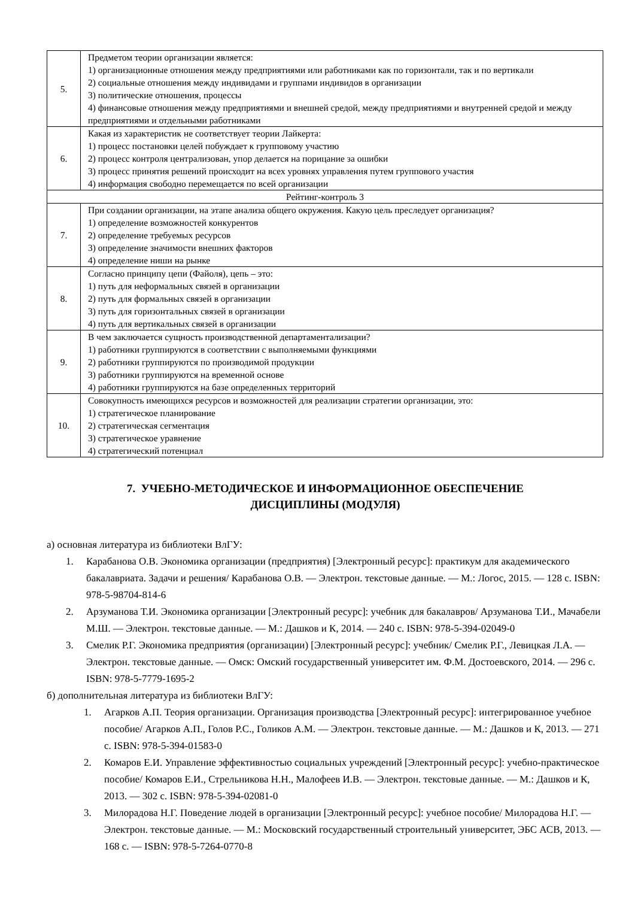| 5. | Предметом теории организации является: 1) организационные отношения между предприятиями или работниками как по горизонтали, так и по вертикали 2) социальные отношения между индивидами и группами индивидов в организации 3) политические отношения, процессы 4) финансовые отношения между предприятиями и внешней средой, между предприятиями и внутренней средой и между предприятиями и отдельными работниками |
| 6. | Какая из характеристик не соответствует теории Лайкерта: 1) процесс постановки целей побуждает к групповому участию 2) процесс контроля централизован, упор делается на порицание за ошибки 3) процесс принятия решений происходит на всех уровнях управления путем группового участия 4) информация свободно перемещается по всей организации |
| Рейтинг-контроль 3 | |
| 7. | При создании организации, на этапе анализа общего окружения. Какую цель преследует организация? 1) определение возможностей конкурентов 2) определение требуемых ресурсов 3) определение значимости внешних факторов 4) определение ниши на рынке |
| 8. | Согласно принципу цепи (Файоля), цепь – это: 1) путь для неформальных связей в организации 2) путь для формальных связей в организации 3) путь для горизонтальных связей в организации 4) путь для вертикальных связей в организации |
| 9. | В чем заключается сущность производственной департаментализации? 1) работники группируются в соответствии с выполняемыми функциями 2) работники группируются по производимой продукции 3) работники группируются на временной основе 4) работники группируются на базе определенных территорий |
| 10. | Совокупность имеющихся ресурсов и возможностей для реализации стратегии организации, это: 1) стратегическое планирование 2) стратегическая сегментация 3) стратегическое уравнение 4) стратегический потенциал |
7. УЧЕБНО-МЕТОДИЧЕСКОЕ И ИНФОРМАЦИОННОЕ ОБЕСПЕЧЕНИЕ
ДИСЦИПЛИНЫ (МОДУЛЯ)
а) основная литература из библиотеки ВлГУ:
1. Карабанова О.В. Экономика организации (предприятия) [Электронный ресурс]: практикум для академического бакалавриата. Задачи и решения/ Карабанова О.В. — Электрон. текстовые данные. — М.: Логос, 2015. — 128 c. ISBN: 978-5-98704-814-6
2. Арзуманова Т.И. Экономика организации [Электронный ресурс]: учебник для бакалавров/ Арзуманова Т.И., Мачабели М.Ш. — Электрон. текстовые данные. — М.: Дашков и К, 2014. — 240 c. ISBN: 978-5-394-02049-0
3. Смелик Р.Г. Экономика предприятия (организации) [Электронный ресурс]: учебник/ Смелик Р.Г., Левицкая Л.А. — Электрон. текстовые данные. — Омск: Омский государственный университет им. Ф.М. Достоевского, 2014. — 296 c. ISBN: 978-5-7779-1695-2
б) дополнительная литература из библиотеки ВлГУ:
1. Агарков А.П. Теория организации. Организация производства [Электронный ресурс]: интегрированное учебное пособие/ Агарков А.П., Голов Р.С., Голиков А.М. — Электрон. текстовые данные. — М.: Дашков и К, 2013. — 271 c. ISBN: 978-5-394-01583-0
2. Комаров Е.И. Управление эффективностью социальных учреждений [Электронный ресурс]: учебно-практическое пособие/ Комаров Е.И., Стрельникова Н.Н., Малофеев И.В. — Электрон. текстовые данные. — М.: Дашков и К, 2013. — 302 c. ISBN: 978-5-394-02081-0
3. Милорадова Н.Г. Поведение людей в организации [Электронный ресурс]: учебное пособие/ Милорадова Н.Г. — Электрон. текстовые данные. — М.: Московский государственный строительный университет, ЭБС АСВ, 2013. — 168 c. — ISBN: 978-5-7264-0770-8